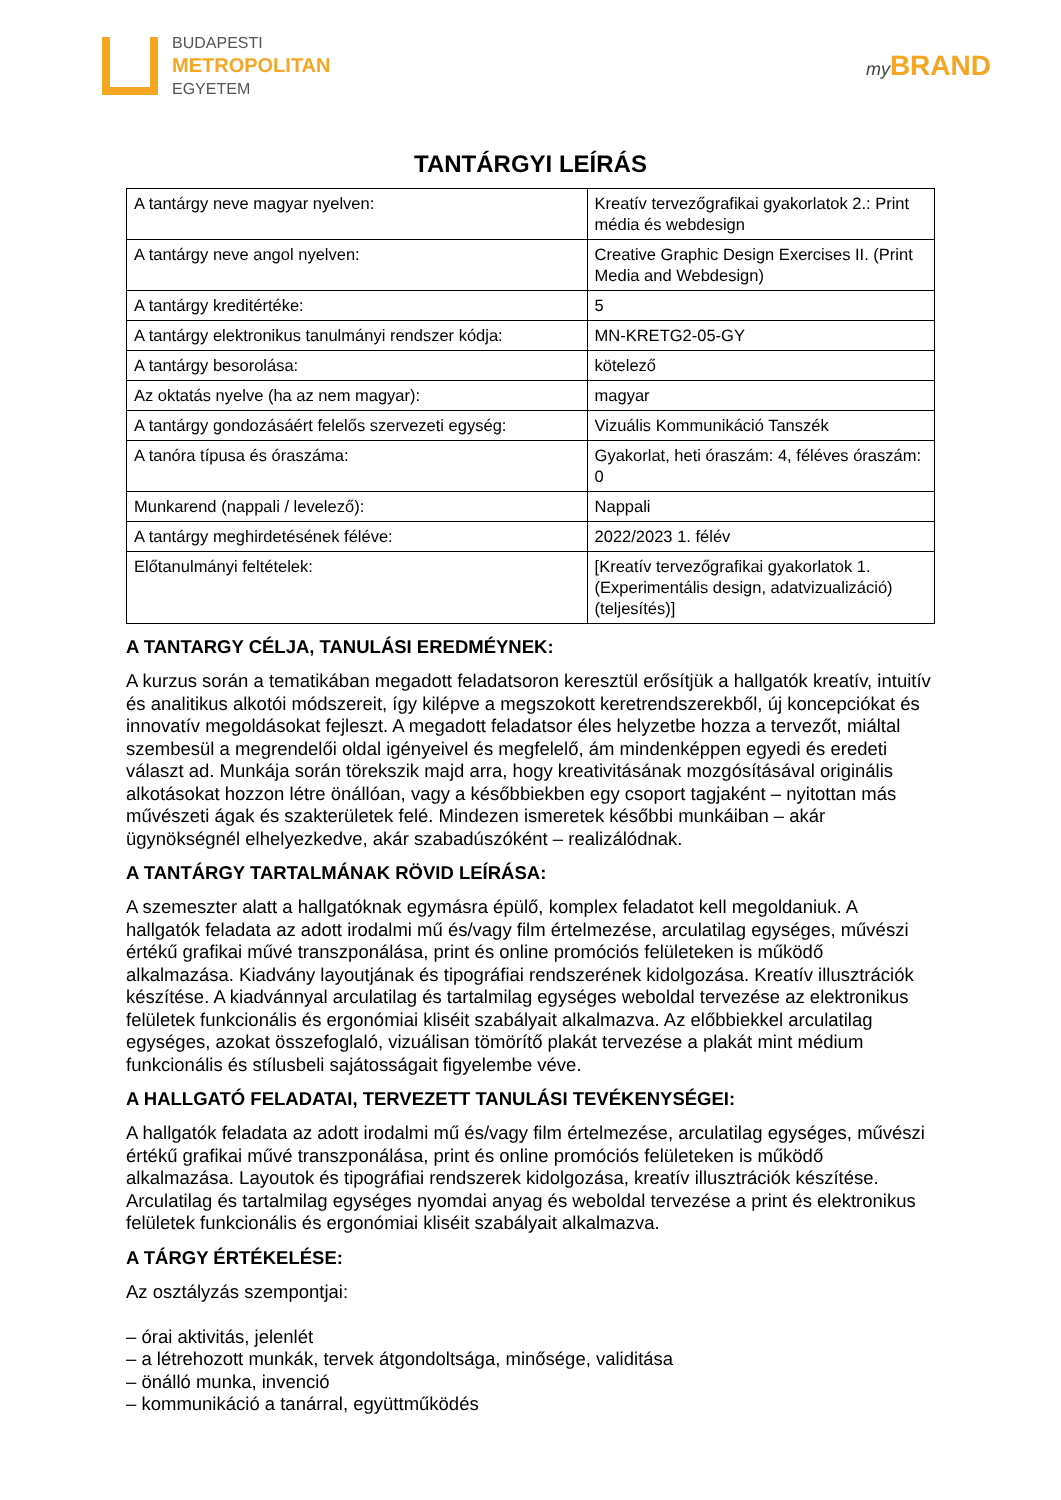BUDAPESTI
METROPOLITAN
EGYETEM
my BRAND
TANTÁRGYI LEÍRÁS
| A tantárgy neve magyar nyelven: | Kreatív tervezőgrafikai gyakorlatok 2.: Print média és webdesign |
| A tantárgy neve angol nyelven: | Creative Graphic Design Exercises II. (Print Media and Webdesign) |
| A tantárgy kreditértéke: | 5 |
| A tantárgy elektronikus tanulmányi rendszer kódja: | MN-KRETG2-05-GY |
| A tantárgy besorolása: | kötelező |
| Az oktatás nyelve (ha az nem magyar): | magyar |
| A tantárgy gondozásáért felelős szervezeti egység: | Vizuális Kommunikáció Tanszék |
| A tanóra típusa és óraszáma: | Gyakorlat, heti óraszám: 4, féléves óraszám: 0 |
| Munkarend (nappali / levelező): | Nappali |
| A tantárgy meghirdetésének féléve: | 2022/2023 1. félév |
| Előtanulmányi feltételek: | [Kreatív tervezőgrafikai gyakorlatok 1. (Experimentális design, adatvizualizáció) (teljesítés)] |
A TANTARGY CÉLJA, TANULÁSI EREDMÉYNEK:
A kurzus során a tematikában megadott feladatsoron keresztül erősítjük a hallgatók kreatív, intuitív és analitikus alkotói módszereit, így kilépve a megszokott keretrendszerekből, új koncepciókat és innovatív megoldásokat fejleszt. A megadott feladatsor éles helyzetbe hozza a tervezőt, miáltal szembesül a megrendelői oldal igényeivel és megfelelő, ám mindenképpen egyedi és eredeti választ ad. Munkája során törekszik majd arra, hogy kreativitásának mozgósításával originális alkotásokat hozzon létre önállóan, vagy a későbbiekben egy csoport tagjaként – nyitottan más művészeti ágak és szakterületek felé. Mindezen ismeretek későbbi munkáiban – akár ügynökségnél elhelyezkedve, akár szabadúszóként – realizálódnak.
A TANTÁRGY TARTALMÁNAK RÖVID LEÍRÁSA:
A szemeszter alatt a hallgatóknak egymásra épülő, komplex feladatot kell megoldaniuk. A hallgatók feladata az adott irodalmi mű és/vagy film értelmezése, arculatilag egységes, művészi értékű grafikai művé transzponálása, print és online promóciós felületeken is működő alkalmazása. Kiadvány layoutjának és tipográfiai rendszerének kidolgozása. Kreatív illusztrációk készítése. A kiadvánnyal arculatilag és tartalmilag egységes weboldal tervezése az elektronikus felületek funkcionális és ergonómiai kliséit szabályait alkalmazva. Az előbbiekkel arculatilag egységes, azokat összefoglaló, vizuálisan tömörítő plakát tervezése a plakát mint médium funkcionális és stílusbeli sajátosságait figyelembe véve.
A HALLGATÓ FELADATAI, TERVEZETT TANULÁSI TEVÉKENYSÉGEI:
A hallgatók feladata az adott irodalmi mű és/vagy film értelmezése, arculatilag egységes, művészi értékű grafikai művé transzponálása, print és online promóciós felületeken is működő alkalmazása. Layoutok és tipográfiai rendszerek kidolgozása, kreatív illusztrációk készítése. Arculatilag és tartalmilag egységes nyomdai anyag és weboldal tervezése a print és elektronikus felületek funkcionális és ergonómiai kliséit szabályait alkalmazva.
A TÁRGY ÉRTÉKELÉSE:
Az osztályzás szempontjai:
– órai aktivitás, jelenlét
– a létrehozott munkák, tervek átgondoltsága, minősége, validitása
– önálló munka, invenció
– kommunikáció a tanárral, együttműködés